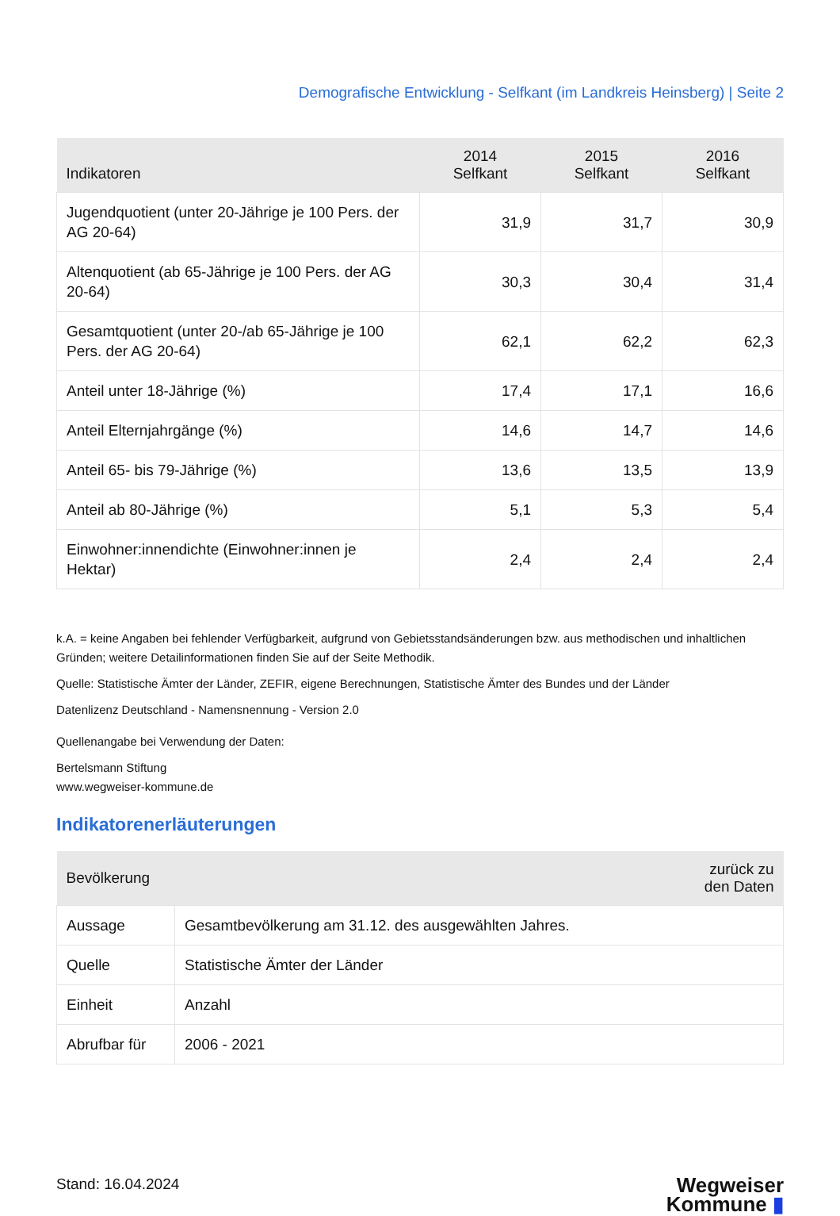Demografische Entwicklung - Selfkant (im Landkreis Heinsberg) | Seite 2
| Indikatoren | 2014 Selfkant | 2015 Selfkant | 2016 Selfkant |
| --- | --- | --- | --- |
| Jugendquotient (unter 20-Jährige je 100 Pers. der AG 20-64) | 31,9 | 31,7 | 30,9 |
| Altenquotient (ab 65-Jährige je 100 Pers. der AG 20-64) | 30,3 | 30,4 | 31,4 |
| Gesamtquotient (unter 20-/ab 65-Jährige je 100 Pers. der AG 20-64) | 62,1 | 62,2 | 62,3 |
| Anteil unter 18-Jährige (%) | 17,4 | 17,1 | 16,6 |
| Anteil Elternjahrgänge (%) | 14,6 | 14,7 | 14,6 |
| Anteil 65- bis 79-Jährige (%) | 13,6 | 13,5 | 13,9 |
| Anteil ab 80-Jährige (%) | 5,1 | 5,3 | 5,4 |
| Einwohner:innendichte (Einwohner:innen je Hektar) | 2,4 | 2,4 | 2,4 |
k.A. = keine Angaben bei fehlender Verfügbarkeit, aufgrund von Gebietsstandsänderungen bzw. aus methodischen und inhaltlichen Gründen; weitere Detailinformationen finden Sie auf der Seite Methodik.
Quelle: Statistische Ämter der Länder, ZEFIR, eigene Berechnungen, Statistische Ämter des Bundes und der Länder
Datenlizenz Deutschland - Namensnennung - Version 2.0
Quellenangabe bei Verwendung der Daten:
Bertelsmann Stiftung
www.wegweiser-kommune.de
Indikatorenerläuterungen
| Bevölkerung | zurück zu den Daten |
| --- | --- |
| Aussage | Gesamtbevölkerung am 31.12. des ausgewählten Jahres. |
| Quelle | Statistische Ämter der Länder |
| Einheit | Anzahl |
| Abrufbar für | 2006 - 2021 |
Stand: 16.04.2024
Wegweiser
Kommune ▮